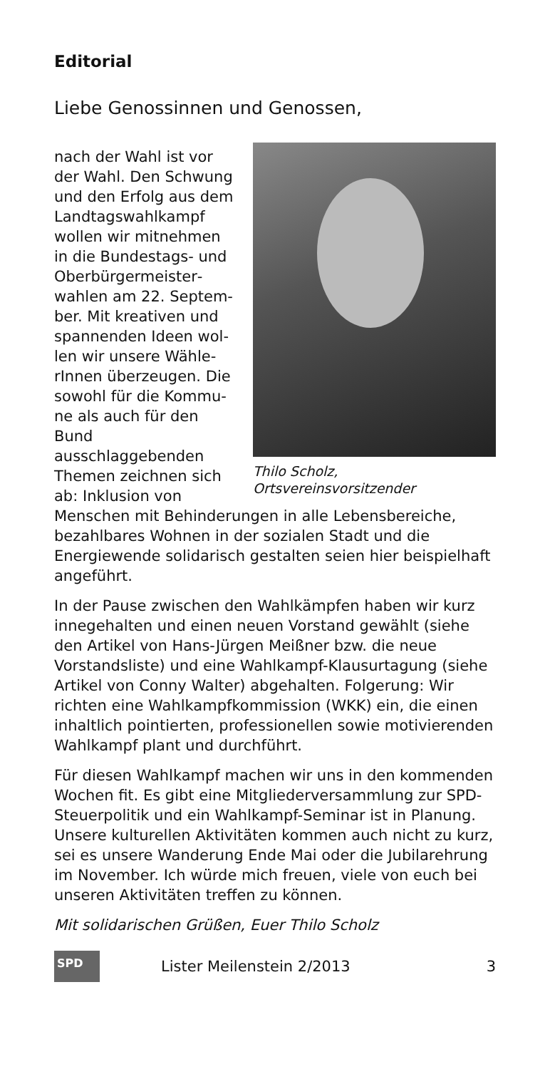Editorial
Liebe Genossinnen und Genossen,
Thilo Scholz,
Ortsvereinsvorsitzender
nach der Wahl ist vor der Wahl. Den Schwung und den Erfolg aus dem Landtagswahlkampf wollen wir mitnehmen in die Bundestags- und Oberbürgermeister­wahlen am 22. Septem­ber. Mit kreativen und spannenden Ideen wol­len wir unsere Wähle­rInnen überzeugen. Die sowohl für die Kommu­ne als auch für den Bund ausschlaggebenden The­men zeichnen sich ab: Inklusion von Menschen mit Behinderungen in alle Lebensbereiche, bezahlbares Wohnen in der sozialen Stadt und die Energiewende solidarisch gestalten seien hier beispielhaft angeführt.
In der Pause zwischen den Wahlkämpfen haben wir kurz innegehalten und einen neuen Vorstand gewählt (siehe den Artikel von Hans-Jürgen Meißner bzw. die neue Vorstandsliste) und eine Wahlkampf-Klausurta­gung (siehe Artikel von Conny Walter) abgehalten. Fol­gerung: Wir richten eine Wahlkampfkommission (WKK) ein, die einen inhaltlich pointierten, professionellen sowie motivierenden Wahlkampf plant und durchführt.
Für diesen Wahlkampf machen wir uns in den kommen­den Wochen fit. Es gibt eine Mitgliederversammlung zur SPD-Steuerpolitik und ein Wahlkampf-Seminar ist in Planung. Unsere kulturellen Aktivitäten kommen auch nicht zu kurz, sei es unsere Wanderung Ende Mai oder die Jubilarehrung im November. Ich würde mich freuen, viele von euch bei unseren Aktivitäten treffen zu können.
Mit solidarischen Grüßen, Euer Thilo Scholz
SPD
Lister Meilenstein 2/2013 3